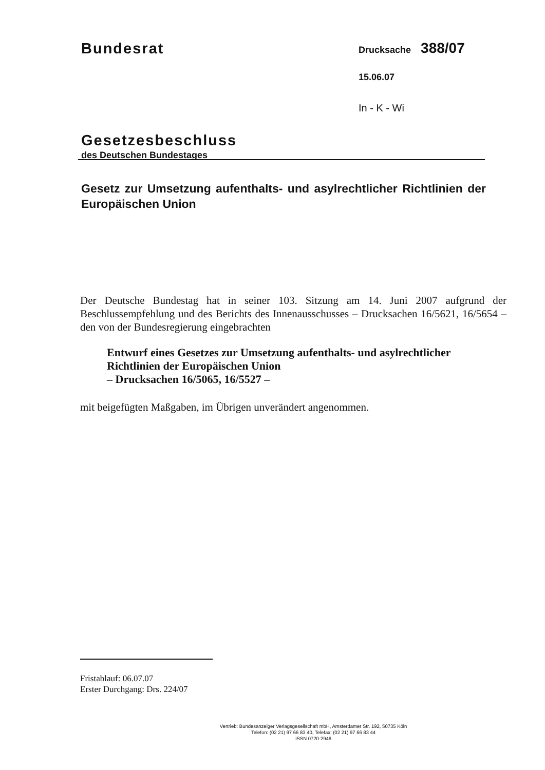Bundesrat
Gesetzesbeschluss
des Deutschen Bundestages
Drucksache 388/07
15.06.07
In - K - Wi
Gesetz zur Umsetzung aufenthalts- und asylrechtlicher Richtlinien der Europäischen Union
Der Deutsche Bundestag hat in seiner 103. Sitzung am 14. Juni 2007 aufgrund der Beschlussempfehlung und des Berichts des Innenausschusses – Drucksachen 16/5621, 16/5654 – den von der Bundesregierung eingebrachten
Entwurf eines Gesetzes zur Umsetzung aufenthalts- und asylrechtlicher
Richtlinien der Europäischen Union
– Drucksachen 16/5065, 16/5527 –
mit beigefügten Maßgaben, im Übrigen unverändert angenommen.
Fristablauf: 06.07.07
Erster Durchgang: Drs. 224/07
Vertrieb: Bundesanzeiger Verlagsgesellschaft mbH, Amsterdamer Str. 192, 50735 Köln
Telefon: (02 21) 97 66 83 40, Telefax: (02 21) 97 66 83 44
ISSN 0720-2946